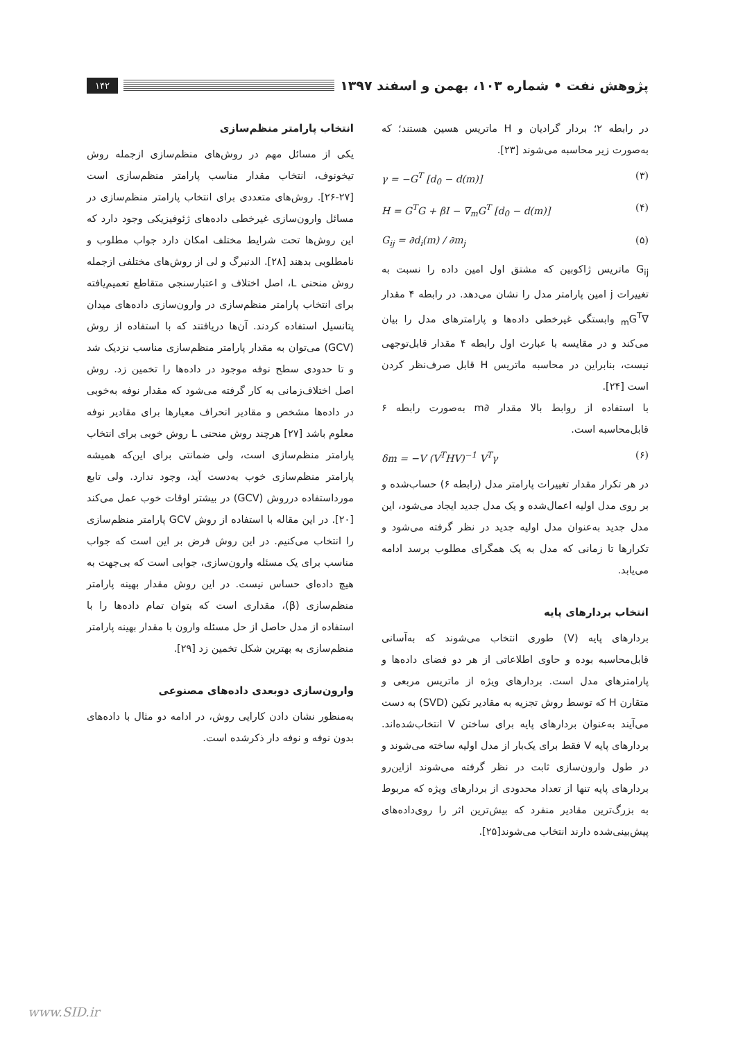پژوهش نفت • شماره ۱۰۳، بهمن و اسفند ۱۳۹۷
۱۴۲
در رابطه ۲؛ بردار گرادیان و H ماتریس هسین هستند؛ که به‌صورت زیر محاسبه می‌شوند [۲۳].
γ = −G<sup>T</sup> [d<sub>0</sub> − d(m)] (۳)
H = G<sup>T</sup>G + βI − ∇<sub>m</sub>G<sup>T</sup> [d<sub>0</sub> − d(m)] (۴)
G<sub>ij</sub> = ∂d<sub>i</sub>(m) / ∂m<sub>j</sub> (۵)
G<sub>ij</sub> ماتریس ژاکوبین که مشتق اول امین داده را نسبت به تغییرات j امین پارامتر مدل را نشان می‌دهد. در رابطه ۴ مقدار ∇<sub>m</sub>G<sup>T</sup> وابستگی غیرخطی داده‌ها و پارامترهای مدل را بیان می‌کند و در مقایسه با عبارت اول رابطه ۴ مقدار قابل‌توجهی نیست، بنابراین در محاسبه ماتریس H قابل صرف‌نظر کردن است [۲۴].
با استفاده از روابط بالا مقدار ∂m به‌صورت رابطه ۶ قابل‌محاسبه است.
δm = −V (V<sup>T</sup>HV)<sup>−1</sup> V<sup>T</sup>γ (۶)
در هر تکرار مقدار تغییرات پارامتر مدل (رابطه ۶) حساب‌شده و بر روی مدل اولیه اعمال‌شده و یک مدل جدید ایجاد می‌شود، این مدل جدید به‌عنوان مدل اولیه جدید در نظر گرفته می‌شود و تکرارها تا زمانی که مدل به یک همگرای مطلوب برسد ادامه می‌یابد.
انتخاب بردارهای پایه
بردارهای پایه (V) طوری انتخاب می‌شوند که به‌آسانی قابل‌محاسبه بوده و حاوی اطلاعاتی از هر دو فضای داده‌ها و پارامترهای مدل است. بردارهای ویژه از ماتریس مربعی و متقارن H که توسط روش تجزیه به مقادیر تکین (SVD) به دست می‌آیند به‌عنوان بردارهای پایه برای ساختن V انتخاب‌شده‌اند. بردارهای پایه V فقط برای یک‌بار از مدل اولیه ساخته می‌شوند و در طول وارون‌سازی ثابت در نظر گرفته می‌شوند ازاین‌رو بردارهای پایه تنها از تعداد محدودی از بردارهای ویژه که مربوط به بزرگ‌ترین مقادیر منفرد که بیش‌ترین اثر را روی‌داده‌های پیش‌بینی‌شده دارند انتخاب می‌شوند[۲۵].
انتخاب پارامتر منظم‌سازی
یکی از مسائل مهم در روش‌های منظم‌سازی ازجمله روش تیخونوف، انتخاب مقدار مناسب پارامتر منظم‌سازی است [۲۷-۲۶]. روش‌های متعددی برای انتخاب پارامتر منظم‌سازی در مسائل وارون‌سازی غیرخطی داده‌های ژئوفیزیکی وجود دارد که این روش‌ها تحت شرایط مختلف امکان دارد جواب مطلوب و نامطلوبی بدهند [۲۸]. الدنبرگ و لی از روش‌های مختلفی ازجمله روش منحنی L، اصل اختلاف و اعتبارسنجی متقاطع تعمیم‌یافته برای انتخاب پارامتر منظم‌سازی در وارون‌سازی داده‌های میدان پتانسیل استفاده کردند. آن‌ها دریافتند که با استفاده از روش (GCV) می‌توان به مقدار پارامتر منظم‌سازی مناسب نزدیک شد و تا حدودی سطح نوفه موجود در داده‌ها را تخمین زد. روش اصل اختلاف‌زمانی به کار گرفته می‌شود که مقدار نوفه به‌خوبی در داده‌ها مشخص و مقادیر انحراف معیارها برای مقادیر نوفه معلوم باشد [۲۷] هرچند روش منحنی L روش خوبی برای انتخاب پارامتر منظم‌سازی است، ولی ضمانتی برای این‌که همیشه پارامتر منظم‌سازی خوب به‌دست آید، وجود ندارد. ولی تابع مورداستفاده درروش (GCV) در بیشتر اوقات خوب عمل می‌کند [۲۰]. در این مقاله با استفاده از روش GCV پارامتر منظم‌سازی را انتخاب می‌کنیم. در این روش فرض بر این است که جواب مناسب برای یک مسئله وارون‌سازی، جوابی است که بی‌جهت به هیچ داده‌ای حساس نیست. در این روش مقدار بهینه پارامتر منظم‌سازی (β)، مقداری است که بتوان تمام داده‌ها را با استفاده از مدل حاصل از حل مسئله وارون با مقدار بهینه پارامتر منظم‌سازی به بهترین شکل تخمین زد [۲۹].
وارون‌سازی دوبعدی داده‌های مصنوعی
به‌منظور نشان دادن کارایی روش، در ادامه دو مثال با داده‌های بدون نوفه و نوفه دار ذکرشده است.
www.SID.ir